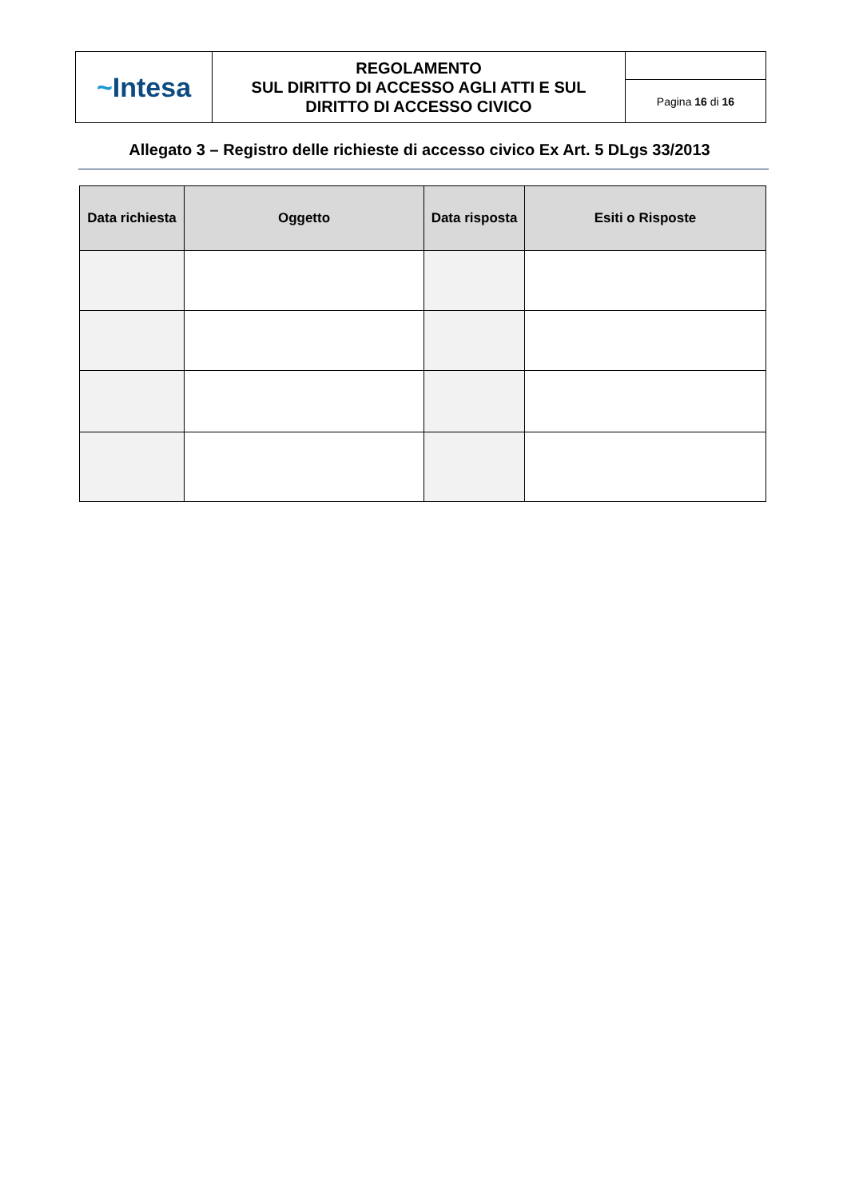| ~ Intesa | REGOLAMENTO SUL DIRITTO DI ACCESSO AGLI ATTI E SUL DIRITTO DI ACCESSO CIVICO | |
| | | Pagina 16 di 16 |
Allegato 3 – Registro delle richieste di accesso civico Ex Art. 5 DLgs 33/2013
| Data richiesta | Oggetto | Data risposta | Esiti o Risposte |
| --- | --- | --- | --- |